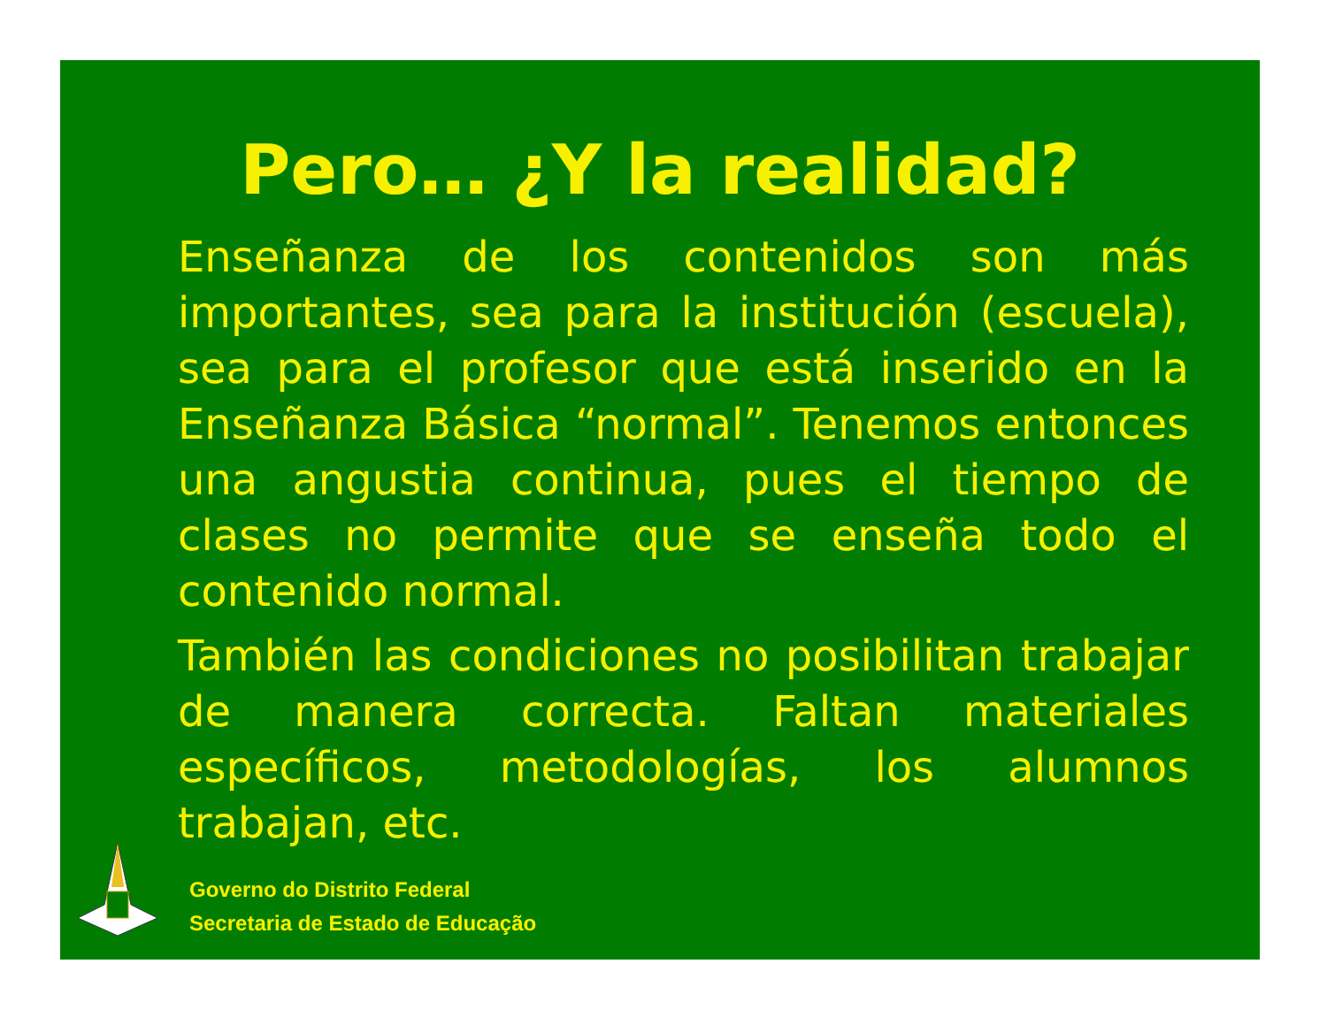Pero… ¿Y la realidad?
Enseñanza de los contenidos son más importantes, sea para la institución (escuela), sea para el profesor que está inserido en la Enseñanza Básica “normal”. Tenemos entonces una angustia continua, pues el tiempo de clases no permite que se enseña todo el contenido normal.
También las condiciones no posibilitan trabajar de manera correcta. Faltan materiales específicos, metodologías, los alumnos trabajan, etc.
Governo do Distrito Federal
Secretaria de Estado de Educação